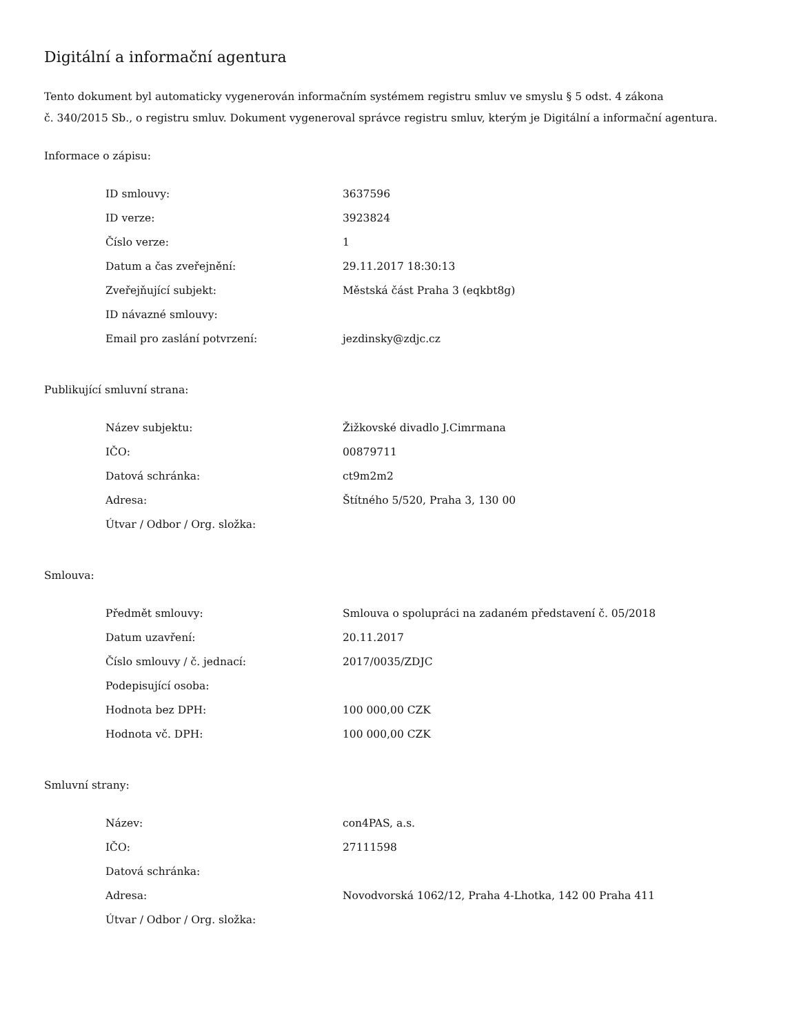Digitální a informační agentura
Tento dokument byl automaticky vygenerován informačním systémem registru smluv ve smyslu § 5 odst. 4 zákona
č. 340/2015 Sb., o registru smluv. Dokument vygeneroval správce registru smluv, kterým je Digitální a informační agentura.
Informace o zápisu:
| ID smlouvy: | 3637596 |
| ID verze: | 3923824 |
| Číslo verze: | 1 |
| Datum a čas zveřejnění: | 29.11.2017 18:30:13 |
| Zveřejňující subjekt: | Městská část Praha 3 (eqkbt8g) |
| ID návazné smlouvy: | |
| Email pro zaslání potvrzení: | jezdinsky@zdjc.cz |
Publikující smluvní strana:
| Název subjektu: | Žižkovské divadlo J.Cimrmana |
| IČO: | 00879711 |
| Datová schránka: | ct9m2m2 |
| Adresa: | Štítného 5/520, Praha 3, 130 00 |
| Útvar / Odbor / Org. složka: | |
Smlouva:
| Předmět smlouvy: | Smlouva o spolupráci na zadaném představení č. 05/2018 |
| Datum uzavření: | 20.11.2017 |
| Číslo smlouvy / č. jednací: | 2017/0035/ZDJC |
| Podepisující osoba: | |
| Hodnota bez DPH: | 100 000,00 CZK |
| Hodnota vč. DPH: | 100 000,00 CZK |
Smluvní strany:
| Název: | con4PAS, a.s. |
| IČO: | 27111598 |
| Datová schránka: | |
| Adresa: | Novodvorská 1062/12, Praha 4-Lhotka, 142 00 Praha 411 |
| Útvar / Odbor / Org. složka: | |